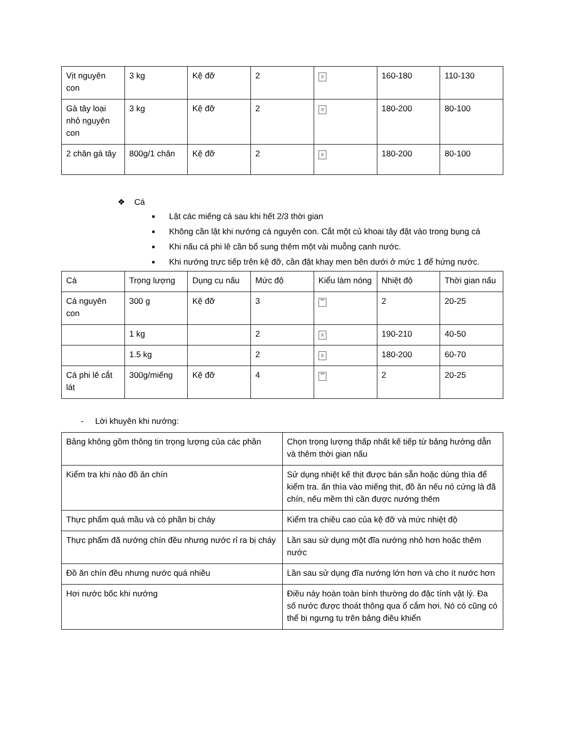| Vịt nguyên con | 3 kg | Kệ đỡ | 2 | X | 160-180 | 110-130 |
| Gà tây loại nhỏ nguyên con | 3 kg | Kệ đỡ | 2 | X | 180-200 | 80-100 |
| 2 chân gà tây | 800g/1 chân | Kệ đỡ | 2 | X | 180-200 | 80-100 |
❖ Cá
■ Lật các miếng cá sau khi hết 2/3 thời gian
■ Không cần lật khi nướng cá nguyên con. Cắt một củ khoai tây đặt vào trong bụng cá
■ Khi nấu cá phi lê cần bổ sung thêm một vài muỗng canh nước.
■ Khi nướng trực tiếp trên kệ đỡ, cần đặt khay men bên dưới ở mức 1 để hứng nước.
| Cá | Trọng lượng | Dụng cụ nấu | Mức độ | Kiểu làm nóng | Nhiệt độ | Thời gian nấu |
| --- | --- | --- | --- | --- | --- | --- |
| Cá nguyên con | 300 g | Kệ đỡ | 3 | ▔ | 2 | 20-25 |
| | 1 kg | | 2 | X | 190-210 | 40-50 |
| | 1.5 kg | | 2 | X | 180-200 | 60-70 |
| Cá phi lê cắt lát | 300g/miếng | Kệ đỡ | 4 | ▔ | 2 | 20-25 |
- Lời khuyên khi nướng:
| Bảng không gồm thông tin trọng lượng của các phần | Chọn trọng lượng thấp nhất kế tiếp từ bảng hướng dẫn và thêm thời gian nấu |
| Kiểm tra khi nào đồ ăn chín | Sử dụng nhiệt kế thịt được bán sẵn hoặc dùng thìa để kiểm tra. ấn thìa vào miếng thịt, đồ ăn nếu nó cứng là đã chín, nếu mềm thì cần được nướng thêm |
| Thực phẩm quá mầu và có phần bị cháy | Kiểm tra chiều cao của kệ đỡ và mức nhiệt độ |
| Thực phẩm đã nướng chín đều nhưng nước rỉ ra bị cháy | Lần sau sử dụng một đĩa nướng nhỏ hơn hoặc thêm nước |
| Đồ ăn chín đều nhưng nước quá nhiều | Lần sau sử dụng đĩa nướng lớn hơn và cho ít nước hơn |
| Hơi nước bốc khi nướng | Điều này hoàn toàn bình thường do đặc tính vật lý. Đa số nước được thoát thông qua ổ cắm hơi. Nó có cũng có thể bị ngưng tụ trên bảng điều khiển |